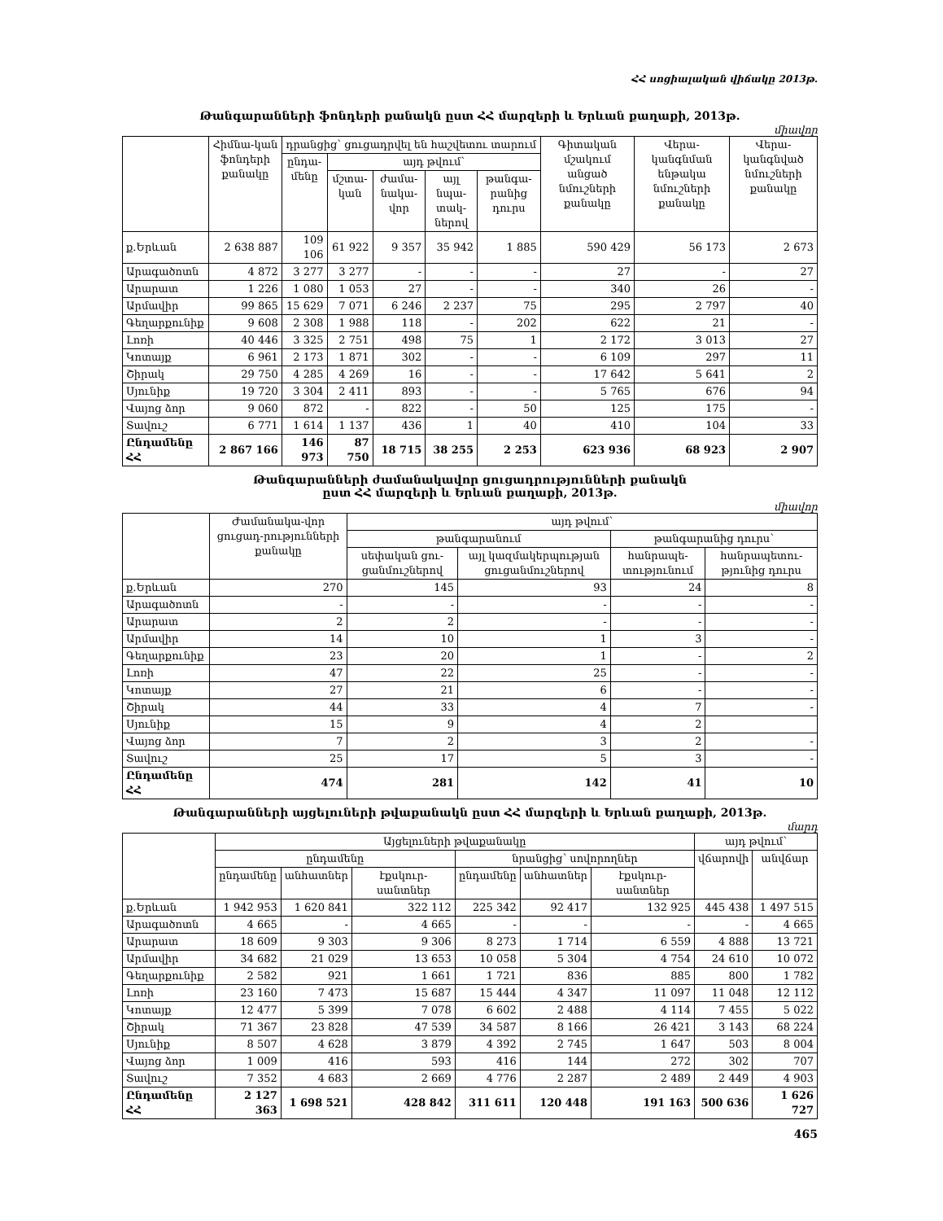ՀՀ սոցիալական վիճակը 2013թ.
Թանգարանների ֆոնդերի քանակն ըստ ՀՀ մարզերի և Երևան քաղաքի, 2013թ.
միավոր
| | Հիմնա-կան ֆոնդերի քանակը | դրանցից՝ ցուցադրվել են հաշվետու տարում | | | | | Գիտական մշակում անցած նմուշների քանակը | Վերա-կանգնման ենթակա նմուշների քանակը | Վերա-կանգնված նմուշների քանակը |
| --- | --- | --- | --- | --- | --- | --- | --- | --- | --- |
| | | ընդա-մենը | այդ թվում՝ | | | | | | |
| | | | մշտա-կան | ժամա-նակա-վոր | այլ նպա-տակ-ներով | թանգա-րանից դուրս | | | |
| ք.Երևան | 2 638 887 | 109 106 | 61 922 | 9 357 | 35 942 | 1 885 | 590 429 | 56 173 | 2 673 |
| Արագածոտն | 4 872 | 3 277 | 3 277 | - | - | - | 27 | - | 27 |
| Արարատ | 1 226 | 1 080 | 1 053 | 27 | - | - | 340 | 26 | - |
| Արմավիր | 99 865 | 15 629 | 7 071 | 6 246 | 2 237 | 75 | 295 | 2 797 | 40 |
| Գեղարքունիք | 9 608 | 2 308 | 1 988 | 118 | - | 202 | 622 | 21 | - |
| Լոռի | 40 446 | 3 325 | 2 751 | 498 | 75 | 1 | 2 172 | 3 013 | 27 |
| Կոտայք | 6 961 | 2 173 | 1 871 | 302 | - | - | 6 109 | 297 | 11 |
| Շիրակ | 29 750 | 4 285 | 4 269 | 16 | - | - | 17 642 | 5 641 | 2 |
| Սյունիք | 19 720 | 3 304 | 2 411 | 893 | - | - | 5 765 | 676 | 94 |
| Վայոց ձոր | 9 060 | 872 | - | 822 | - | 50 | 125 | 175 | - |
| Տավուշ | 6 771 | 1 614 | 1 137 | 436 | 1 | 40 | 410 | 104 | 33 |
| Ընդամենը ՀՀ | 2 867 166 | 146 973 | 87 750 | 18 715 | 38 255 | 2 253 | 623 936 | 68 923 | 2 907 |
Թանգարանների ժամանակավոր ցուցադրությունների քանակն
ըստ ՀՀ մարզերի և Երևան քաղաքի, 2013թ.
միավոր
| | Ժամանակա-վոր ցուցադ-րությունների քանակը | այդ թվում՝ | | | |
| --- | --- | --- | --- | --- | --- |
| | | թանգարանում | | թանգարանից դուրս՝ | |
| | | սեփական ցու-ցանմուշներով | այլ կազմակերպության ցուցանմուշներով | հանրապե-տությունում | հանրապետու-թյունից դուրս |
| ք.Երևան | 270 | 145 | 93 | 24 | 8 |
| Արագածոտն | - | - | - | - | - |
| Արարատ | 2 | 2 | - | - | - |
| Արմավիր | 14 | 10 | 1 | 3 | - |
| Գեղարքունիք | 23 | 20 | 1 | - | 2 |
| Լոռի | 47 | 22 | 25 | - | - |
| Կոտայք | 27 | 21 | 6 | - | - |
| Շիրակ | 44 | 33 | 4 | 7 | - |
| Սյունիք | 15 | 9 | 4 | 2 | |
| Վայոց ձոր | 7 | 2 | 3 | 2 | - |
| Տավուշ | 25 | 17 | 5 | 3 | - |
| Ընդամենը ՀՀ | 474 | 281 | 142 | 41 | 10 |
Թանգարանների այցելուների թվաքանակն ըստ ՀՀ մարզերի և Երևան քաղաքի, 2013թ.
մարդ
| | Այցելուների թվաքանակը | | | | | | այդ թվում՝ | |
| --- | --- | --- | --- | --- | --- | --- | --- | --- |
| | ընդամենը | | | նրանցից՝ սովորողներ | | | վճարովի | անվճար |
| | ընդամենը | անհատներ | էքսկուր-սանտներ | ընդամենը | անհատներ | էքսկուր-սանտներ | | |
| ք.Երևան | 1 942 953 | 1 620 841 | 322 112 | 225 342 | 92 417 | 132 925 | 445 438 | 1 497 515 |
| Արագածոտն | 4 665 | - | 4 665 | - | - | - | - | 4 665 |
| Արարատ | 18 609 | 9 303 | 9 306 | 8 273 | 1 714 | 6 559 | 4 888 | 13 721 |
| Արմավիր | 34 682 | 21 029 | 13 653 | 10 058 | 5 304 | 4 754 | 24 610 | 10 072 |
| Գեղարքունիք | 2 582 | 921 | 1 661 | 1 721 | 836 | 885 | 800 | 1 782 |
| Լոռի | 23 160 | 7 473 | 15 687 | 15 444 | 4 347 | 11 097 | 11 048 | 12 112 |
| Կոտայք | 12 477 | 5 399 | 7 078 | 6 602 | 2 488 | 4 114 | 7 455 | 5 022 |
| Շիրակ | 71 367 | 23 828 | 47 539 | 34 587 | 8 166 | 26 421 | 3 143 | 68 224 |
| Սյունիք | 8 507 | 4 628 | 3 879 | 4 392 | 2 745 | 1 647 | 503 | 8 004 |
| Վայոց ձոր | 1 009 | 416 | 593 | 416 | 144 | 272 | 302 | 707 |
| Տավուշ | 7 352 | 4 683 | 2 669 | 4 776 | 2 287 | 2 489 | 2 449 | 4 903 |
| Ընդամենը ՀՀ | 2 127 363 | 1 698 521 | 428 842 | 311 611 | 120 448 | 191 163 | 500 636 | 1 626 727 |
465